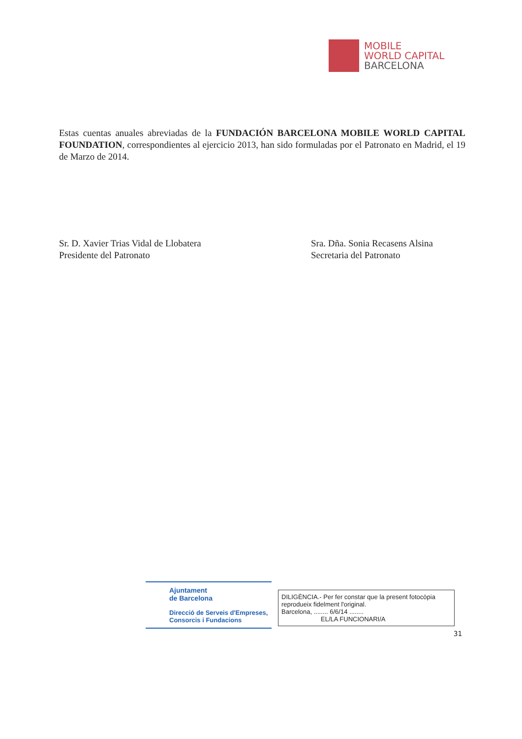MOBILE
WORLD CAPITAL
BARCELONA
Estas cuentas anuales abreviadas de la FUNDACIÓN BARCELONA MOBILE WORLD CAPITAL FOUNDATION, correspondientes al ejercicio 2013, han sido formuladas por el Patronato en Madrid, el 19 de Marzo de 2014.
Sr. D. Xavier Trias Vidal de Llobatera
Presidente del Patronato
Sra. Dña. Sonia Recasens Alsina
Secretaria del Patronato
Ajuntament
de Barcelona
Direcció de Serveis d'Empreses,
Consorcis i Fundacions
DILIGÈNCIA.- Per fer constar que la present fotocòpia reprodueix fidelment l'original.
Barcelona, ........ 6/6/14 ........
EL/LA FUNCIONARI/A
31